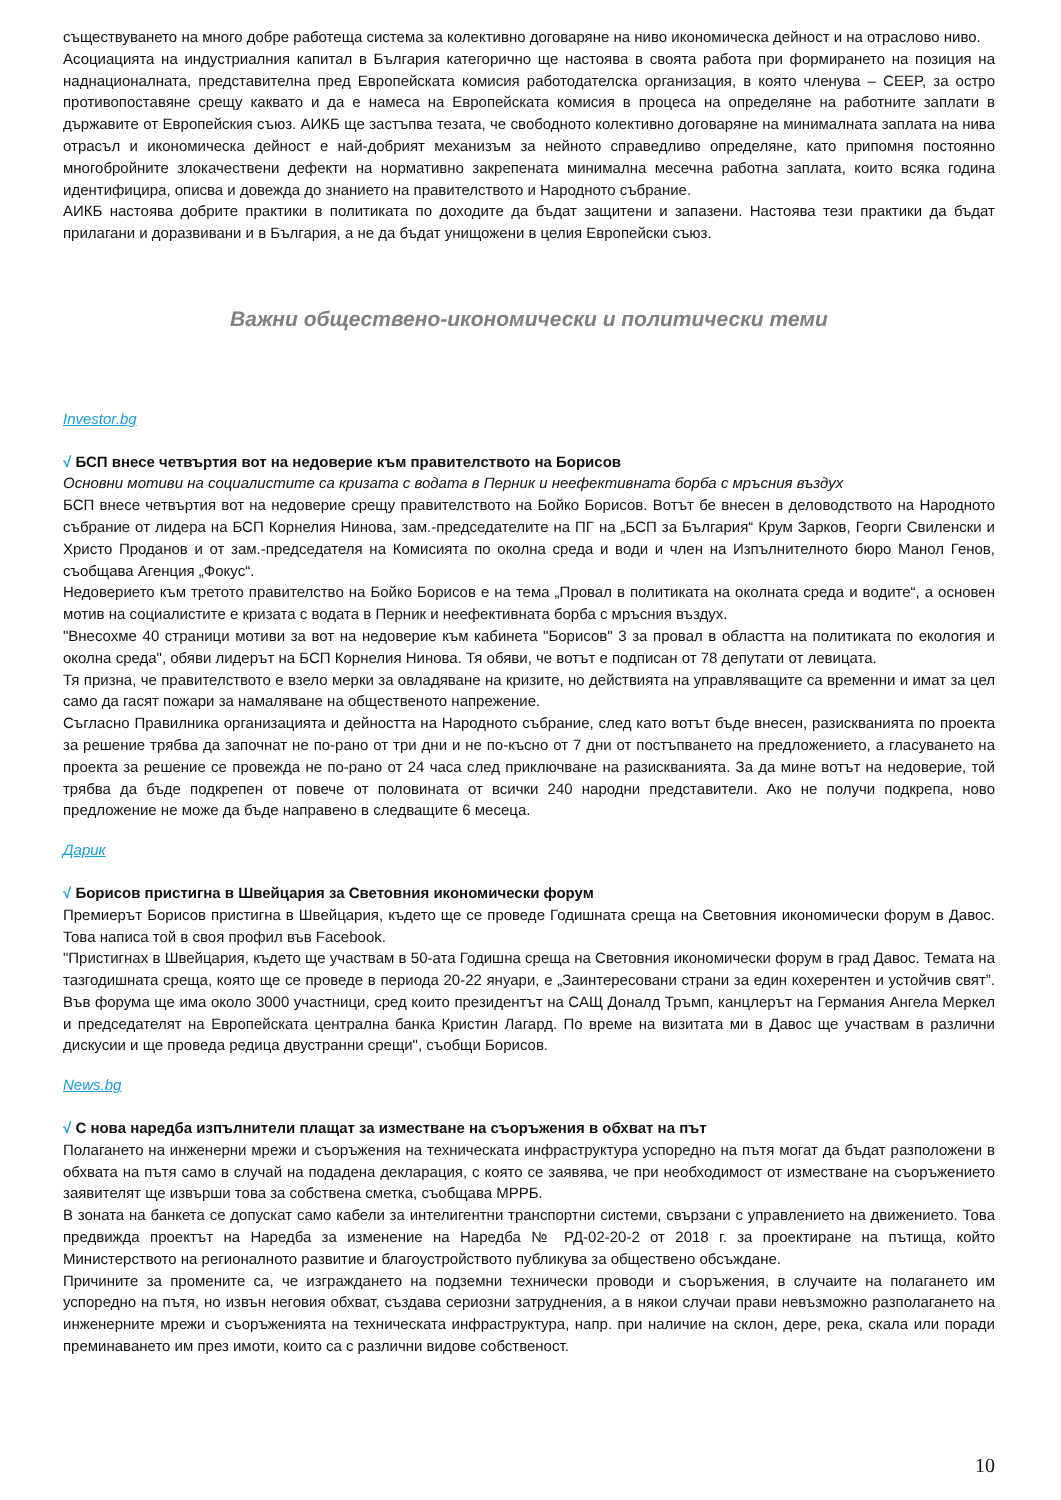съществуването на много добре работеща система за колективно договаряне на ниво икономическа дейност и на отраслово ниво.
Асоциацията на индустриалния капитал в България категорично ще настоява в своята работа при формирането на позиция на наднационалната, представителна пред Европейската комисия работодателска организация, в която членува – CEEP, за остро противопоставяне срещу каквато и да е намеса на Европейската комисия в процеса на определяне на работните заплати в държавите от Европейския съюз. АИКБ ще застъпва тезата, че свободното колективно договаряне на минималната заплата на нива отрасъл и икономическа дейност е най-добрият механизъм за нейното справедливо определяне, като припомня постоянно многобройните злокачествени дефекти на нормативно закрепената минимална месечна работна заплата, които всяка година идентифицира, описва и довежда до знанието на правителството и Народното събрание.
АИКБ настоява добрите практики в политиката по доходите да бъдат защитени и запазени. Настоява тези практики да бъдат прилагани и доразвивани и в България, а не да бъдат унищожени в целия Европейски съюз.
Важни обществено-икономически и политически теми
Investor.bg
√ БСП внесе четвъртия вот на недоверие към правителството на Борисов
Основни мотиви на социалистите са кризата с водата в Перник и неефективната борба с мръсния въздух
БСП внесе четвъртия вот на недоверие срещу правителството на Бойко Борисов. Вотът бе внесен в деловодството на Народното събрание от лидера на БСП Корнелия Нинова, зам.-председателите на ПГ на „БСП за България“ Крум Зарков, Георги Свиленски и Христо Проданов и от зам.-председателя на Комисията по околна среда и води и член на Изпълнителното бюро Манол Генов, съобщава Агенция „Фокус“.
Недоверието към третото правителство на Бойко Борисов е на тема „Провал в политиката на околната среда и водите“, а основен мотив на социалистите е кризата с водата в Перник и неефективната борба с мръсния въздух.
"Внесохме 40 страници мотиви за вот на недоверие към кабинета "Борисов" 3 за провал в областта на политиката по екология и околна среда", обяви лидерът на БСП Корнелия Нинова. Тя обяви, че вотът е подписан от 78 депутати от левицата.
Тя призна, че правителството е взело мерки за овладяване на кризите, но действията на управляващите са временни и имат за цел само да гасят пожари за намаляване на общественото напрежение.
Съгласно Правилника организацията и дейността на Народното събрание, след като вотът бъде внесен, разискванията по проекта за решение трябва да започнат не по-рано от три дни и не по-късно от 7 дни от постъпването на предложението, а гласуването на проекта за решение се провежда не по-рано от 24 часа след приключване на разискванията. За да мине вотът на недоверие, той трябва да бъде подкрепен от повече от половината от всички 240 народни представители. Ако не получи подкрепа, ново предложение не може да бъде направено в следващите 6 месеца.
Дарик
√ Борисов пристигна в Швейцария за Световния икономически форум
Премиерът Борисов пристигна в Швейцария, където ще се проведе Годишната среща на Световния икономически форум в Давос. Това написа той в своя профил във Facebook.
"Пристигнах в Швейцария, където ще участвам в 50-ата Годишна среща на Световния икономически форум в град Давос. Темата на тазгодишната среща, която ще се проведе в периода 20-22 януари, е „Заинтересовани страни за един кохерентен и устойчив свят”. Във форума ще има около 3000 участници, сред които президентът на САЩ Доналд Тръмп, канцлерът на Германия Ангела Меркел и председателят на Европейската централна банка Кристин Лагард. По време на визитата ми в Давос ще участвам в различни дискусии и ще проведа редица двустранни срещи", съобщи Борисов.
News.bg
√ С нова наредба изпълнители плащат за изместване на съоръжения в обхват на път
Полагането на инженерни мрежи и съоръжения на техническата инфраструктура успоредно на пътя могат да бъдат разположени в обхвата на пътя само в случай на подадена декларация, с която се заявява, че при необходимост от изместване на съоръжението заявителят ще извърши това за собствена сметка, съобщава МРРБ.
В зоната на банкета се допускат само кабели за интелигентни транспортни системи, свързани с управлението на движението. Това предвижда проектът на Наредба за изменение на Наредба № РД-02-20-2 от 2018 г. за проектиране на пътища, който Министерството на регионалното развитие и благоустройството публикува за обществено обсъждане.
Причините за промените са, че изграждането на подземни технически проводи и съоръжения, в случаите на полагането им успоредно на пътя, но извън неговия обхват, създава сериозни затруднения, а в някои случаи прави невъзможно разполагането на инженерните мрежи и съоръженията на техническата инфраструктура, напр. при наличие на склон, дере, река, скала или поради преминаването им през имоти, които са с различни видове собственост.
10